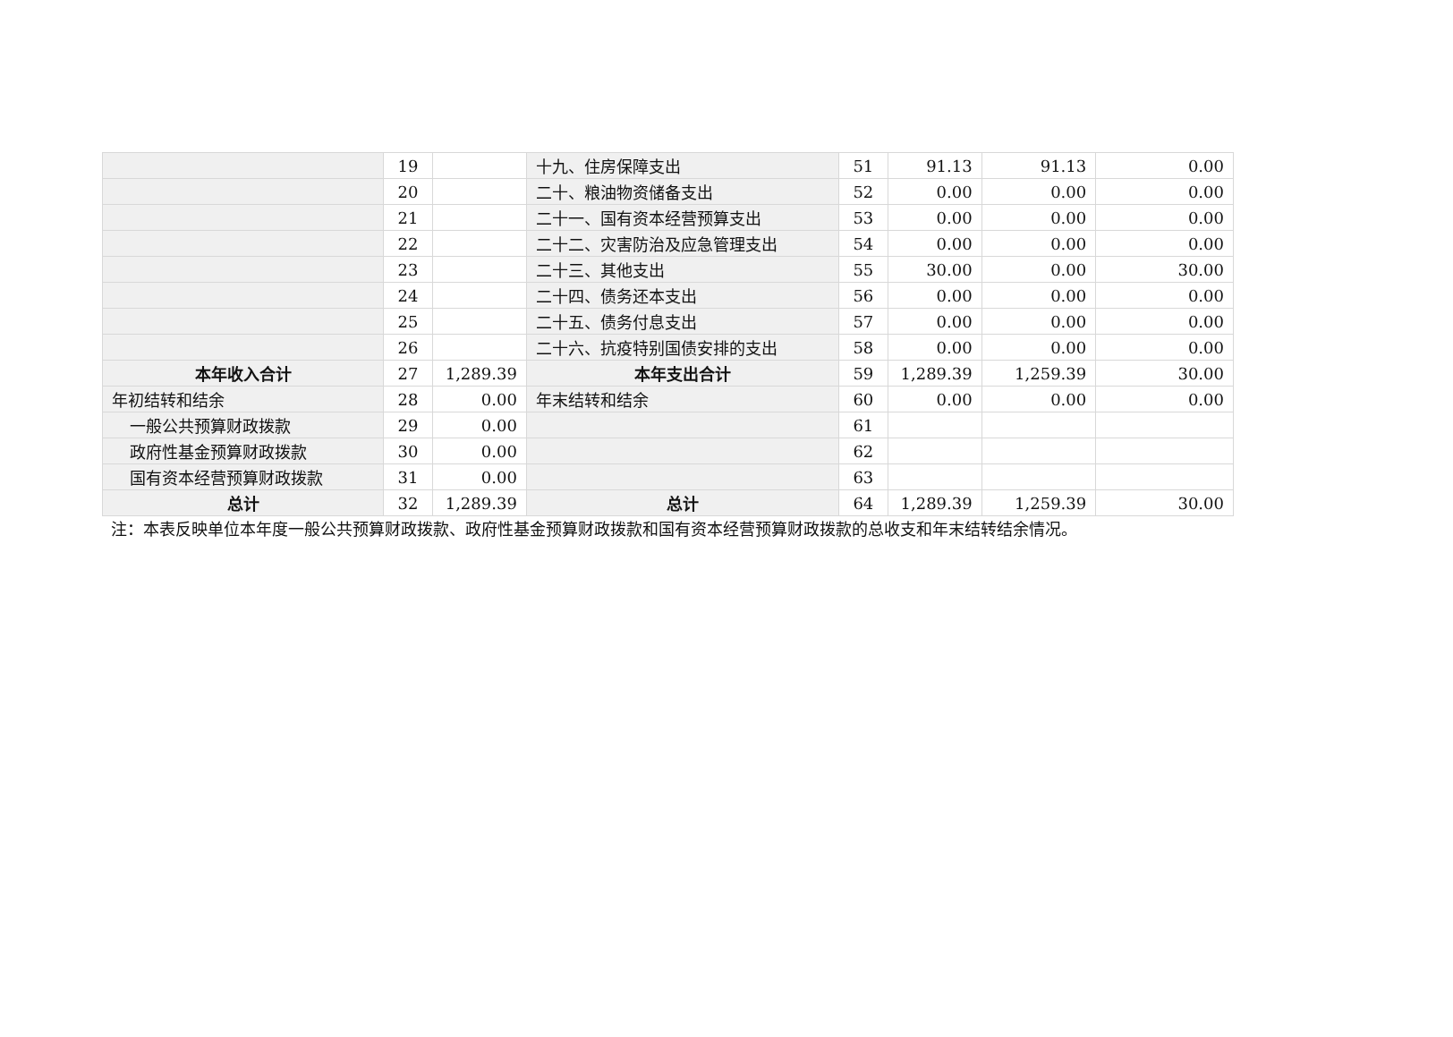| | 19 | | 十九、住房保障支出 | 51 | 91.13 | 91.13 | 0.00 |
| | 20 | | 二十、粮油物资储备支出 | 52 | 0.00 | 0.00 | 0.00 |
| | 21 | | 二十一、国有资本经营预算支出 | 53 | 0.00 | 0.00 | 0.00 |
| | 22 | | 二十二、灾害防治及应急管理支出 | 54 | 0.00 | 0.00 | 0.00 |
| | 23 | | 二十三、其他支出 | 55 | 30.00 | 0.00 | 30.00 |
| | 24 | | 二十四、债务还本支出 | 56 | 0.00 | 0.00 | 0.00 |
| | 25 | | 二十五、债务付息支出 | 57 | 0.00 | 0.00 | 0.00 |
| | 26 | | 二十六、抗疫特别国债安排的支出 | 58 | 0.00 | 0.00 | 0.00 |
| 本年收入合计 | 27 | 1,289.39 | 本年支出合计 | 59 | 1,289.39 | 1,259.39 | 30.00 |
| 年初结转和结余 | 28 | 0.00 | 年末结转和结余 | 60 | 0.00 | 0.00 | 0.00 |
| 一般公共预算财政拨款 | 29 | 0.00 | | 61 | | | |
| 政府性基金预算财政拨款 | 30 | 0.00 | | 62 | | | |
| 国有资本经营预算财政拨款 | 31 | 0.00 | | 63 | | | |
| 总计 | 32 | 1,289.39 | 总计 | 64 | 1,289.39 | 1,259.39 | 30.00 |
注：本表反映单位本年度一般公共预算财政拨款、政府性基金预算财政拨款和国有资本经营预算财政拨款的总收支和年末结转结余情况。